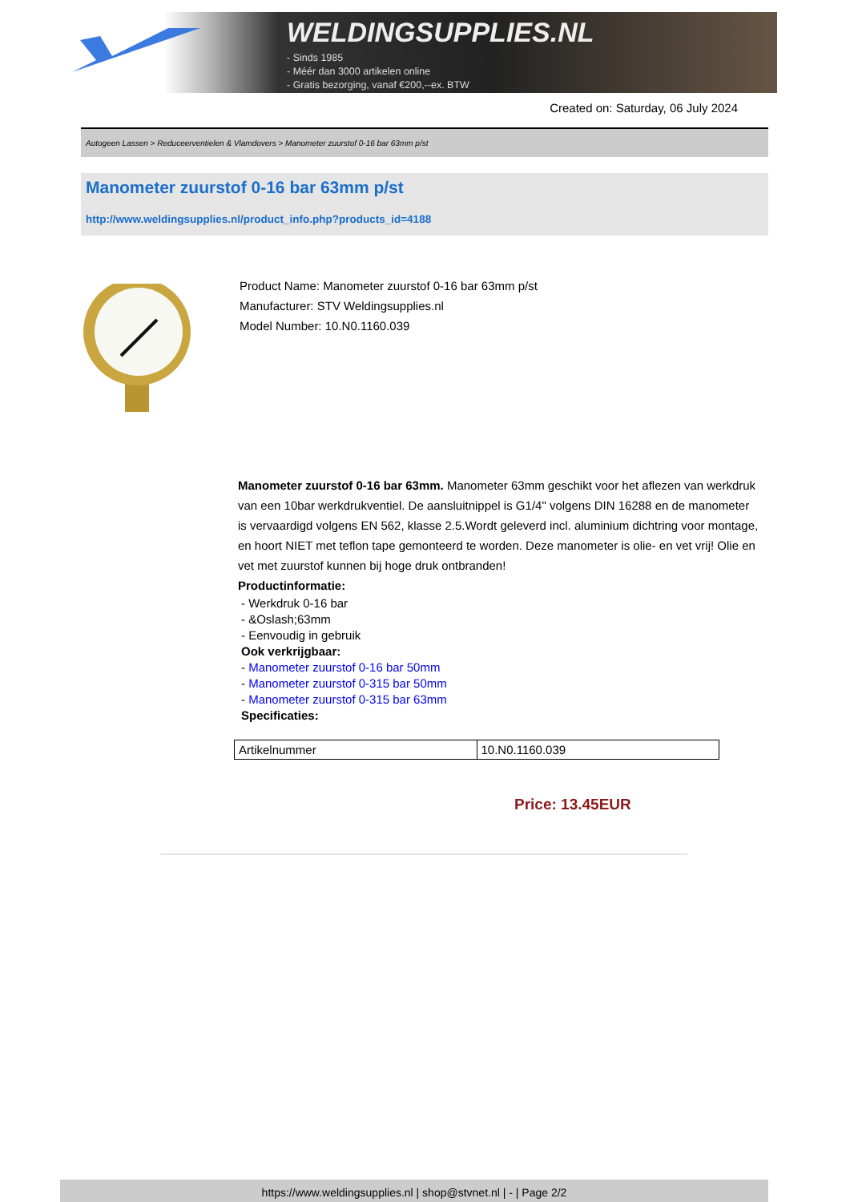WELDINGSUPPLIES.NL
- Sinds 1985
- Méér dan 3000 artikelen online
- Gratis bezorging, vanaf €200,--ex. BTW
Created on: Saturday, 06 July 2024
Autogeen Lassen > Reduceerventielen & Vlamdovers > Manometer zuurstof 0-16 bar 63mm p/st
Manometer zuurstof 0-16 bar 63mm p/st
http://www.weldingsupplies.nl/product_info.php?products_id=4188
Product Name: Manometer zuurstof 0-16 bar 63mm p/st
Manufacturer: STV Weldingsupplies.nl
Model Number: 10.N0.1160.039
Manometer zuurstof 0-16 bar 63mm. Manometer 63mm geschikt voor het aflezen van werkdruk van een 10bar werkdrukventiel. De aansluitnippel is G1/4" volgens DIN 16288 en de manometer is vervaardigd volgens EN 562, klasse 2.5.Wordt geleverd incl. aluminium dichtring voor montage, en hoort NIET met teflon tape gemonteerd te worden. Deze manometer is olie- en vet vrij! Olie en vet met zuurstof kunnen bij hoge druk ontbranden!
Productinformatie:
- Werkdruk 0-16 bar
- &Oslash;63mm
- Eenvoudig in gebruik
Ook verkrijgbaar:
- Manometer zuurstof 0-16 bar 50mm
- Manometer zuurstof 0-315 bar 50mm
- Manometer zuurstof 0-315 bar 63mm
Specificaties:
| Artikelnummer | 10.N0.1160.039 |
Price: 13.45EUR
https://www.weldingsupplies.nl | shop@stvnet.nl | - | Page 2/2